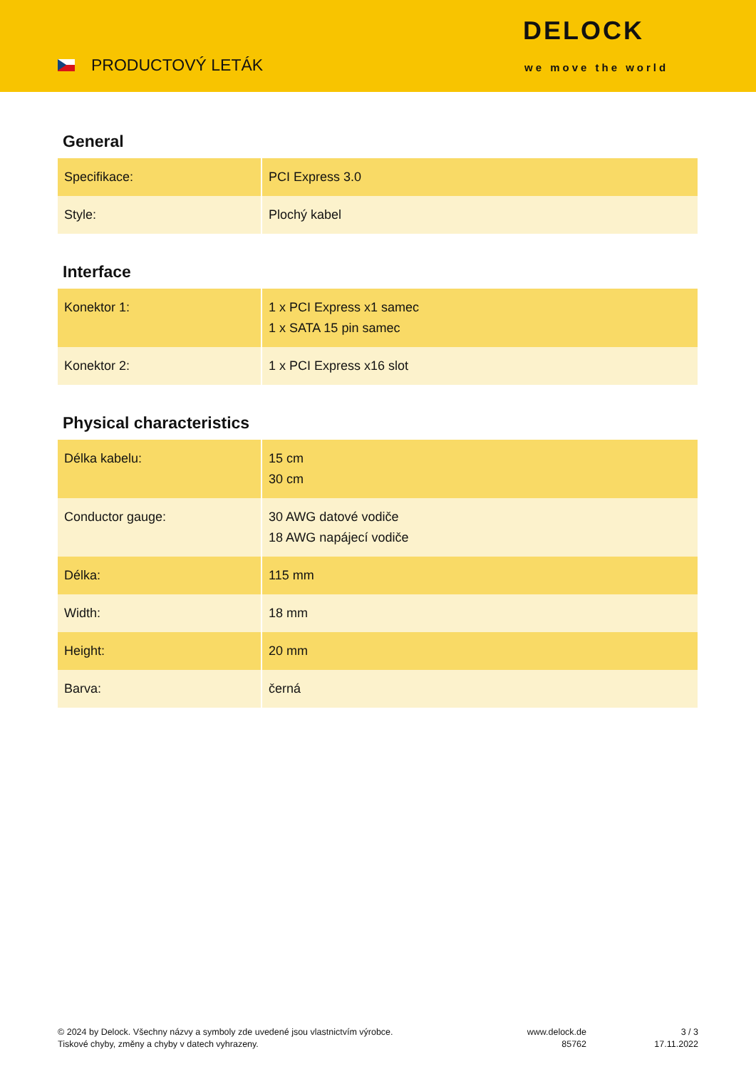PRODUCTOVÝ LETÁK
DELOCK
we move the world
General
| Specifikace: | PCI Express 3.0 |
| Style: | Plochý kabel |
Interface
| Konektor 1: | 1 x PCI Express x1 samec 1 x SATA 15 pin samec |
| Konektor 2: | 1 x PCI Express x16 slot |
Physical characteristics
| Délka kabelu: | 15 cm 30 cm |
| Conductor gauge: | 30 AWG datové vodiče 18 AWG napájecí vodiče |
| Délka: | 115 mm |
| Width: | 18 mm |
| Height: | 20 mm |
| Barva: | černá |
© 2024 by Delock. Všechny názvy a symboly zde uvedené jsou vlastnictvím výrobce.
Tiskové chyby, změny a chyby v datech vyhrazeny.
www.delock.de
85762
3 / 3
17.11.2022